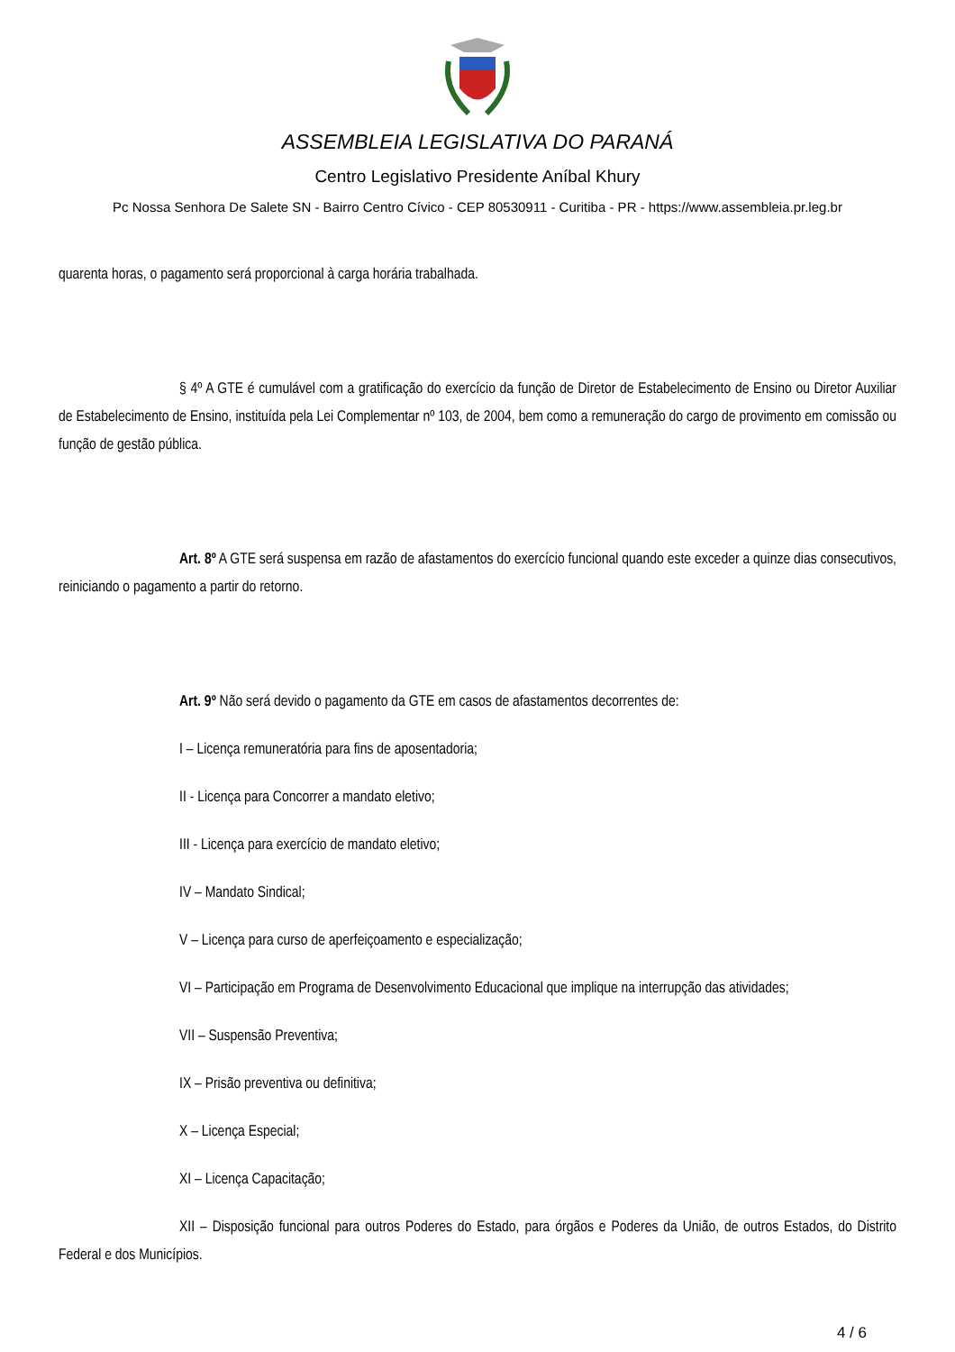ASSEMBLEIA LEGISLATIVA DO PARANÁ
Centro Legislativo Presidente Aníbal Khury
Pc Nossa Senhora De Salete SN - Bairro Centro Cívico - CEP 80530911 - Curitiba - PR - https://www.assembleia.pr.leg.br
quarenta horas, o pagamento será proporcional à carga horária trabalhada.
§ 4º A GTE é cumulável com a gratificação do exercício da função de Diretor de Estabelecimento de Ensino ou Diretor Auxiliar de Estabelecimento de Ensino, instituída pela Lei Complementar nº 103, de 2004, bem como a remuneração do cargo de provimento em comissão ou função de gestão pública.
Art. 8º A GTE será suspensa em razão de afastamentos do exercício funcional quando este exceder a quinze dias consecutivos, reiniciando o pagamento a partir do retorno.
Art. 9º Não será devido o pagamento da GTE em casos de afastamentos decorrentes de:
I – Licença remuneratória para fins de aposentadoria;
II - Licença para Concorrer a mandato eletivo;
III - Licença para exercício de mandato eletivo;
IV – Mandato Sindical;
V – Licença para curso de aperfeiçoamento e especialização;
VI – Participação em Programa de Desenvolvimento Educacional que implique na interrupção das atividades;
VII – Suspensão Preventiva;
IX – Prisão preventiva ou definitiva;
X – Licença Especial;
XI – Licença Capacitação;
XII – Disposição funcional para outros Poderes do Estado, para órgãos e Poderes da União, de outros Estados, do Distrito Federal e dos Municípios.
4 / 6